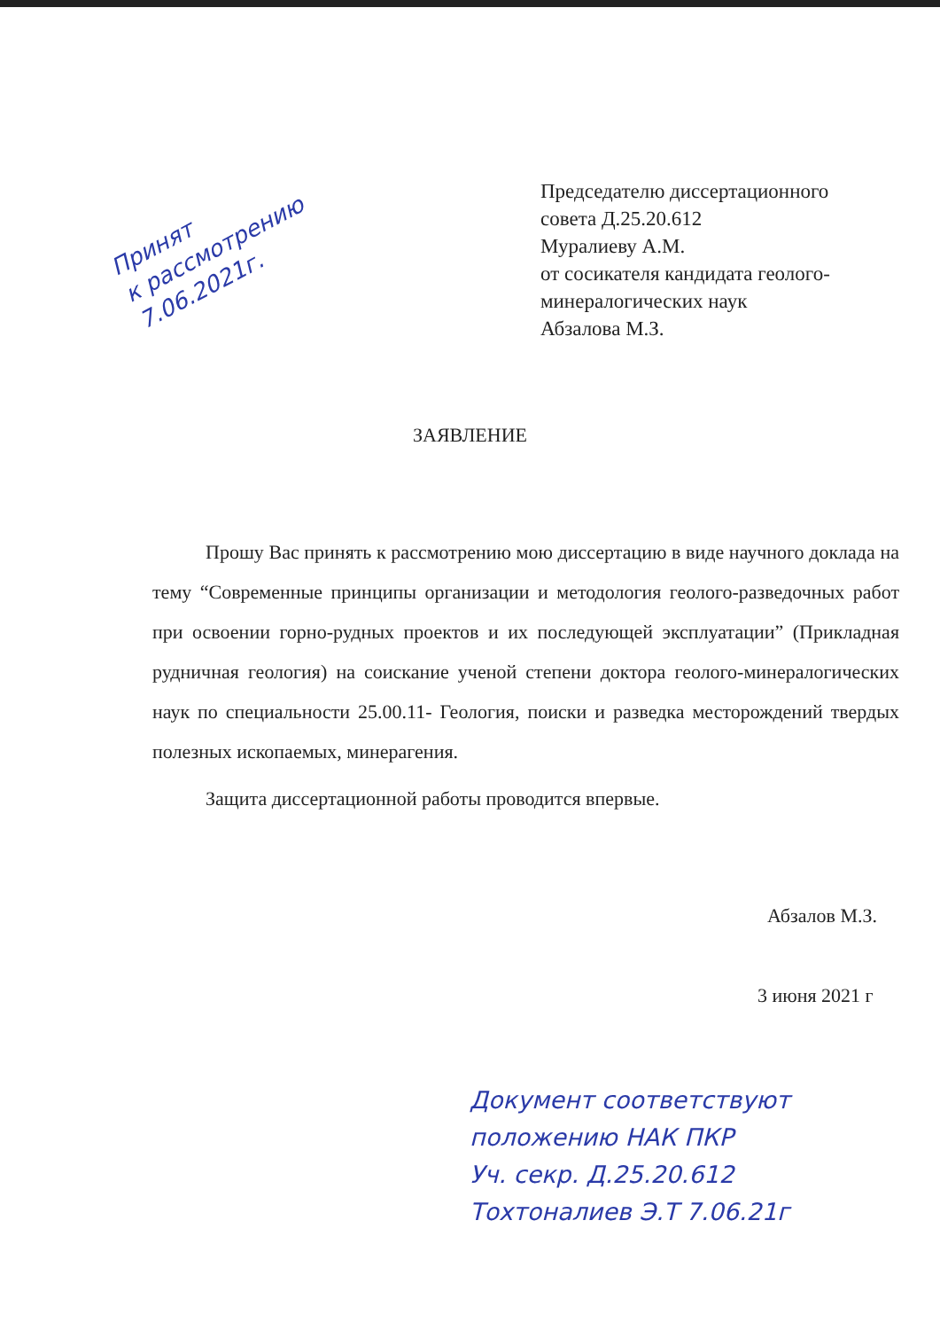Принят
к рассмотрению
7.06.2021г.
Председателю диссертационного
совета Д.25.20.612
Муралиеву А.М.
от сосикателя кандидата геолого-
минералогических наук
Абзалова М.З.
ЗАЯВЛЕНИЕ
Прошу Вас принять к рассмотрению мою диссертацию в виде научного доклада на тему “Современные принципы организации и методология геолого-разведочных работ при освоении горно-рудных проектов и их последующей эксплуатации” (Прикладная рудничная геология) на соискание ученой степени доктора геолого-минералогических наук по специальности 25.00.11- Геология, поиски и разведка месторождений твердых полезных ископаемых, минерагения.
Защита диссертационной работы проводится впервые.
Абзалов М.З.
3 июня 2021 г
Документ соответствуют
положению НАК ПКР
Уч. секр. Д.25.20.612
Тохтоналиев Э.Т 7.06.21г